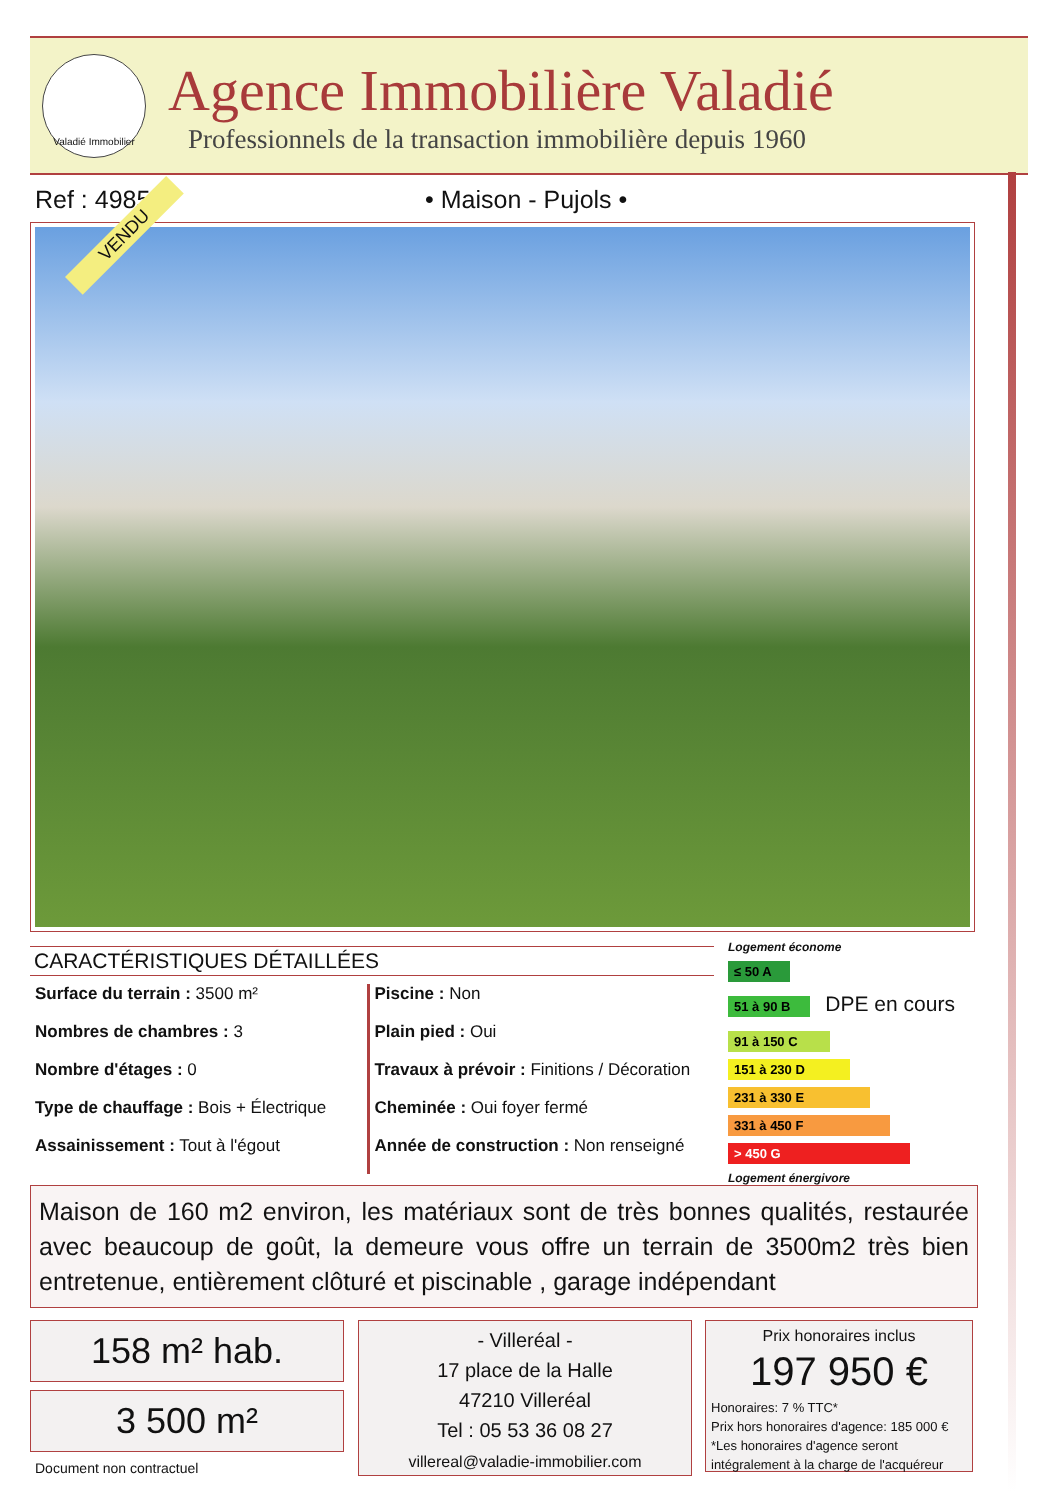Valadié Immobilier
Agence Immobilière Valadié
Professionnels de la transaction immobilière depuis 1960
Ref : 4985 • Maison - Pujols •
VENDU
CARACTÉRISTIQUES DÉTAILLÉES
Surface du terrain : 3500 m²
Nombres de chambres : 3
Nombre d'étages : 0
Type de chauffage : Bois + Électrique
Assainissement : Tout à l'égout
Piscine : Non
Plain pied : Oui
Travaux à prévoir : Finitions / Décoration
Cheminée : Oui foyer fermé
Année de construction : Non renseigné
Logement économe
≤ 50 A
51 à 90 B
DPE en cours
91 à 150 C
151 à 230 D
231 à 330 E
331 à 450 F
> 450 G
Logement énergivore
Maison de 160 m2 environ, les matériaux sont de très bonnes qualités, restaurée avec beaucoup de goût, la demeure vous offre un terrain de 3500m2 très bien entretenue, entièrement clôturé et piscinable , garage indépendant
158 m² hab.
3 500 m²
Document non contractuel
- Villeréal -
17 place de la Halle
47210 Villeréal
Tel : 05 53 36 08 27
villereal@valadie-immobilier.com
Prix honoraires inclus
197 950 €
Honoraires: 7 % TTC*
Prix hors honoraires d'agence: 185 000 €
*Les honoraires d'agence seront intégralement à la charge de l'acquéreur